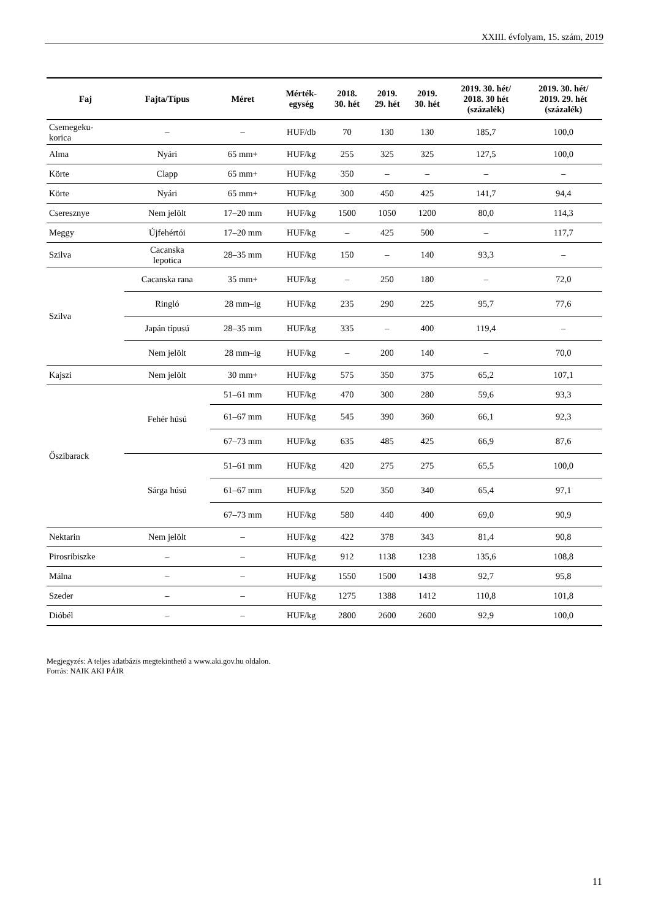XXIII. évfolyam, 15. szám, 2019
| Faj | Fajta/Típus | Méret | Mérték- egység | 2018. 30. hét | 2019. 29. hét | 2019. 30. hét | 2019. 30. hét/ 2018. 30 hét (százalék) | 2019. 30. hét/ 2019. 29. hét (százalék) |
| --- | --- | --- | --- | --- | --- | --- | --- | --- |
| Csemegeku- korica | – | – | HUF/db | 70 | 130 | 130 | 185,7 | 100,0 |
| Alma | Nyári | 65 mm+ | HUF/kg | 255 | 325 | 325 | 127,5 | 100,0 |
| Körte | Clapp | 65 mm+ | HUF/kg | 350 | – | – | – | – |
| Körte | Nyári | 65 mm+ | HUF/kg | 300 | 450 | 425 | 141,7 | 94,4 |
| Cseresznye | Nem jelölt | 17–20 mm | HUF/kg | 1500 | 1050 | 1200 | 80,0 | 114,3 |
| Meggy | Újfehértói | 17–20 mm | HUF/kg | – | 425 | 500 | – | 117,7 |
| Szilva | Cacanska lepotica | 28–35 mm | HUF/kg | 150 | – | 140 | 93,3 | – |
| Szilva | Cacanska rana | 35 mm+ | HUF/kg | – | 250 | 180 | – | 72,0 |
| | Ringló | 28 mm–ig | HUF/kg | 235 | 290 | 225 | 95,7 | 77,6 |
| | Japán típusú | 28–35 mm | HUF/kg | 335 | – | 400 | 119,4 | – |
| | Nem jelölt | 28 mm–ig | HUF/kg | – | 200 | 140 | – | 70,0 |
| Kajszi | Nem jelölt | 30 mm+ | HUF/kg | 575 | 350 | 375 | 65,2 | 107,1 |
| Őszibarack | Fehér húsú | 51–61 mm | HUF/kg | 470 | 300 | 280 | 59,6 | 93,3 |
| | | 61–67 mm | HUF/kg | 545 | 390 | 360 | 66,1 | 92,3 |
| | | 67–73 mm | HUF/kg | 635 | 485 | 425 | 66,9 | 87,6 |
| | Sárga húsú | 51–61 mm | HUF/kg | 420 | 275 | 275 | 65,5 | 100,0 |
| | | 61–67 mm | HUF/kg | 520 | 350 | 340 | 65,4 | 97,1 |
| | | 67–73 mm | HUF/kg | 580 | 440 | 400 | 69,0 | 90,9 |
| Nektarin | Nem jelölt | – | HUF/kg | 422 | 378 | 343 | 81,4 | 90,8 |
| Pirosribiszke | – | – | HUF/kg | 912 | 1138 | 1238 | 135,6 | 108,8 |
| Málna | – | – | HUF/kg | 1550 | 1500 | 1438 | 92,7 | 95,8 |
| Szeder | – | – | HUF/kg | 1275 | 1388 | 1412 | 110,8 | 101,8 |
| Dióbél | – | – | HUF/kg | 2800 | 2600 | 2600 | 92,9 | 100,0 |
Megjegyzés: A teljes adatbázis megtekinthető a www.aki.gov.hu oldalon.
Forrás: NAIK AKI PÁIR
11